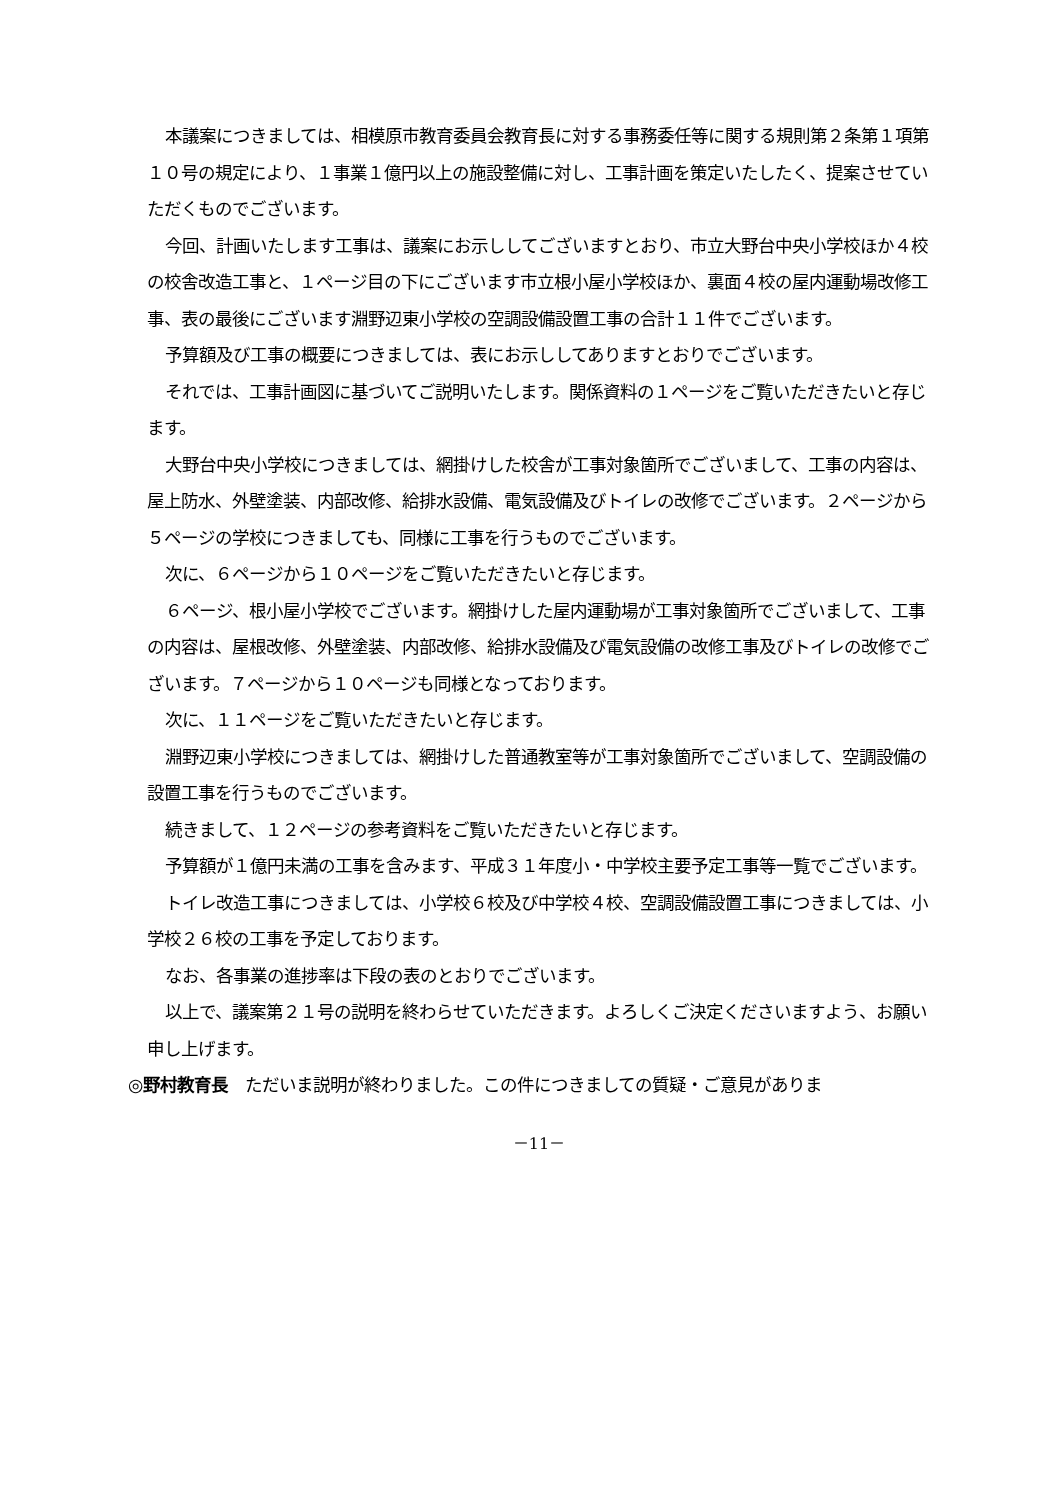本議案につきましては、相模原市教育委員会教育長に対する事務委任等に関する規則第２条第１項第１０号の規定により、１事業１億円以上の施設整備に対し、工事計画を策定いたしたく、提案させていただくものでございます。
今回、計画いたします工事は、議案にお示ししてございますとおり、市立大野台中央小学校ほか４校の校舎改造工事と、１ページ目の下にございます市立根小屋小学校ほか、裏面４校の屋内運動場改修工事、表の最後にございます淵野辺東小学校の空調設備設置工事の合計１１件でございます。
予算額及び工事の概要につきましては、表にお示ししてありますとおりでございます。
それでは、工事計画図に基づいてご説明いたします。関係資料の１ページをご覧いただきたいと存じます。
大野台中央小学校につきましては、網掛けした校舎が工事対象箇所でございまして、工事の内容は、屋上防水、外壁塗装、内部改修、給排水設備、電気設備及びトイレの改修でございます。２ページから５ページの学校につきましても、同様に工事を行うものでございます。
次に、６ページから１０ページをご覧いただきたいと存じます。
６ページ、根小屋小学校でございます。網掛けした屋内運動場が工事対象箇所でございまして、工事の内容は、屋根改修、外壁塗装、内部改修、給排水設備及び電気設備の改修工事及びトイレの改修でございます。７ページから１０ページも同様となっております。
次に、１１ページをご覧いただきたいと存じます。
淵野辺東小学校につきましては、網掛けした普通教室等が工事対象箇所でございまして、空調設備の設置工事を行うものでございます。
続きまして、１２ページの参考資料をご覧いただきたいと存じます。
予算額が１億円未満の工事を含みます、平成３１年度小・中学校主要予定工事等一覧でございます。
トイレ改造工事につきましては、小学校６校及び中学校４校、空調設備設置工事につきましては、小学校２６校の工事を予定しております。
なお、各事業の進捗率は下段の表のとおりでございます。
以上で、議案第２１号の説明を終わらせていただきます。よろしくご決定くださいますよう、お願い申し上げます。
◎野村教育長　ただいま説明が終わりました。この件につきましての質疑・ご意見がありま
－11－